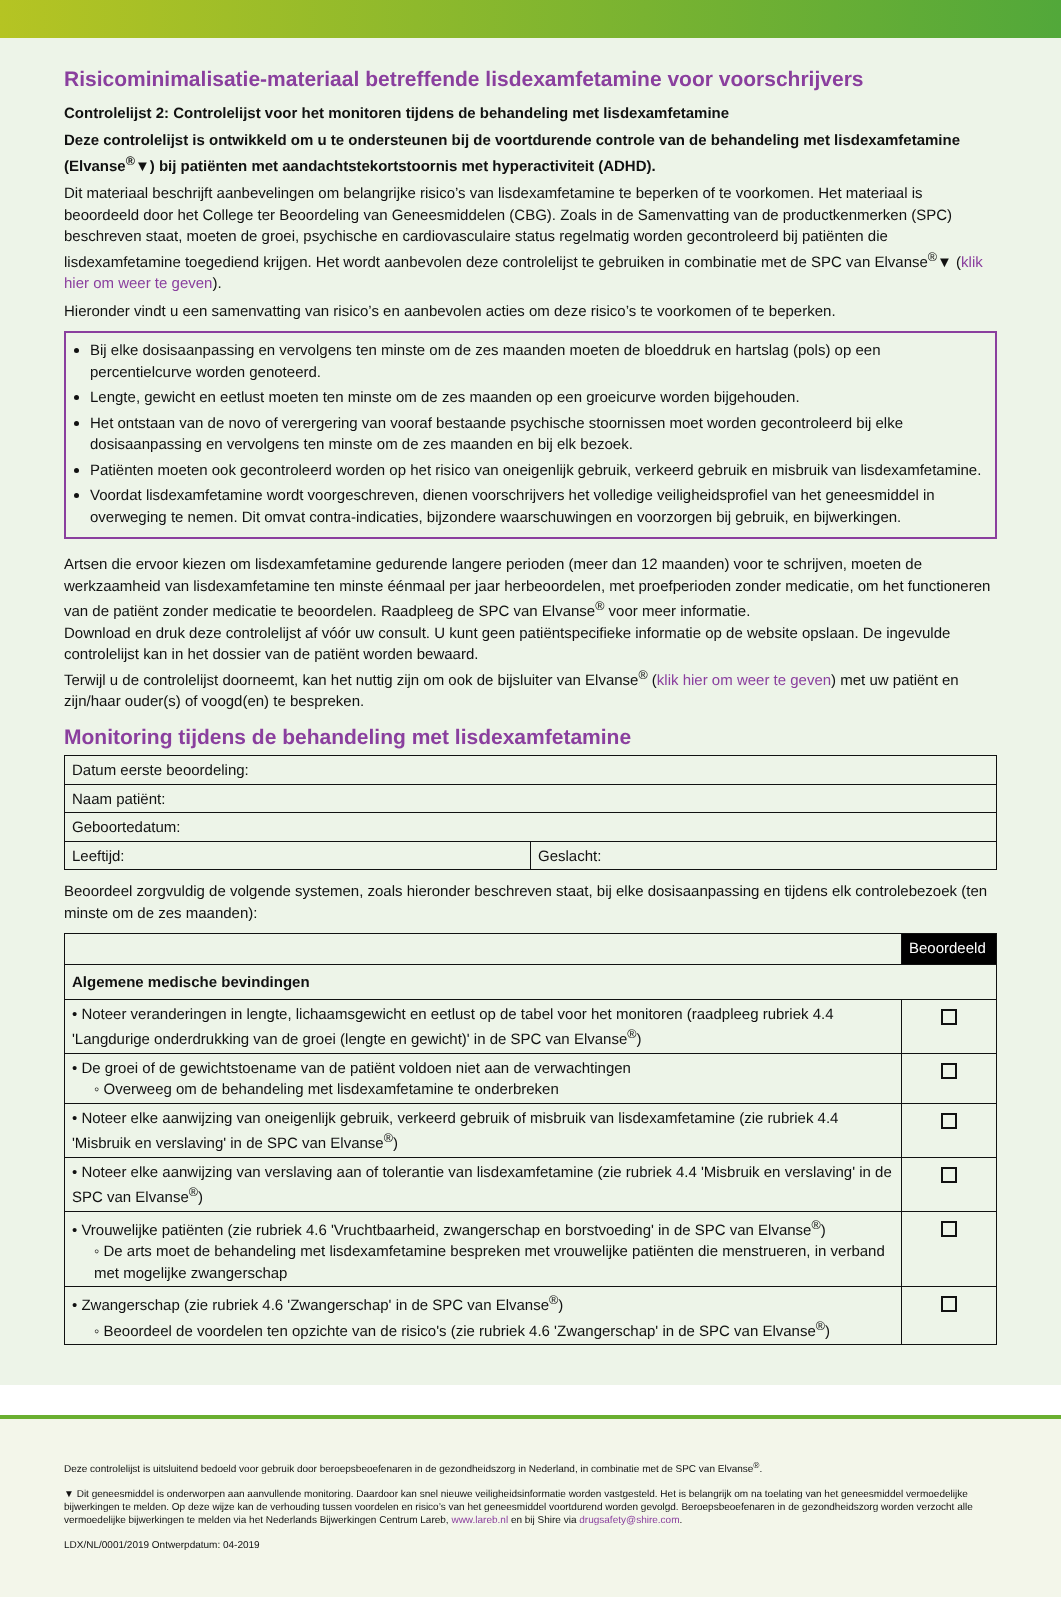Risicominimalisatie-materiaal betreffende lisdexamfetamine voor voorschrijvers
Controlelijst 2: Controlelijst voor het monitoren tijdens de behandeling met lisdexamfetamine
Deze controlelijst is ontwikkeld om u te ondersteunen bij de voortdurende controle van de behandeling met lisdexamfetamine (Elvanse<sup>®</sup>▼) bij patiënten met aandachtstekortstoornis met hyperactiviteit (ADHD).
Dit materiaal beschrijft aanbevelingen om belangrijke risico’s van lisdexamfetamine te beperken of te voorkomen. Het materiaal is beoordeeld door het College ter Beoordeling van Geneesmiddelen (CBG). Zoals in de Samenvatting van de productkenmerken (SPC) beschreven staat, moeten de groei, psychische en cardiovasculaire status regelmatig worden gecontroleerd bij patiënten die lisdexamfetamine toegediend krijgen. Het wordt aanbevolen deze controlelijst te gebruiken in combinatie met de SPC van Elvanse<sup>®</sup>▼ (klik hier om weer te geven).
Hieronder vindt u een samenvatting van risico’s en aanbevolen acties om deze risico’s te voorkomen of te beperken.
Bij elke dosisaanpassing en vervolgens ten minste om de zes maanden moeten de bloeddruk en hartslag (pols) op een percentielcurve worden genoteerd.
Lengte, gewicht en eetlust moeten ten minste om de zes maanden op een groeicurve worden bijgehouden.
Het ontstaan van de novo of verergering van vooraf bestaande psychische stoornissen moet worden gecontroleerd bij elke dosisaanpassing en vervolgens ten minste om de zes maanden en bij elk bezoek.
Patiënten moeten ook gecontroleerd worden op het risico van oneigenlijk gebruik, verkeerd gebruik en misbruik van lisdexamfetamine.
Voordat lisdexamfetamine wordt voorgeschreven, dienen voorschrijvers het volledige veiligheidsprofiel van het geneesmiddel in overweging te nemen. Dit omvat contra-indicaties, bijzondere waarschuwingen en voorzorgen bij gebruik, en bijwerkingen.
Artsen die ervoor kiezen om lisdexamfetamine gedurende langere perioden (meer dan 12 maanden) voor te schrijven, moeten de werkzaamheid van lisdexamfetamine ten minste éénmaal per jaar herbeoordelen, met proefperioden zonder medicatie, om het functioneren van de patiënt zonder medicatie te beoordelen. Raadpleeg de SPC van Elvanse<sup>®</sup> voor meer informatie.
Download en druk deze controlelijst af vóór uw consult. U kunt geen patiëntspecifieke informatie op de website opslaan. De ingevulde controlelijst kan in het dossier van de patiënt worden bewaard.
Terwijl u de controlelijst doorneemt, kan het nuttig zijn om ook de bijsluiter van Elvanse<sup>®</sup> (klik hier om weer te geven) met uw patiënt en zijn/haar ouder(s) of voogd(en) te bespreken.
Monitoring tijdens de behandeling met lisdexamfetamine
| Datum eerste beoordeling: | |
| Naam patiënt: | |
| Geboortedatum: | |
| Leeftijd: | Geslacht: |
Beoordeel zorgvuldig de volgende systemen, zoals hieronder beschreven staat, bij elke dosisaanpassing en tijdens elk controlebezoek (ten minste om de zes maanden):
| | Beoordeeld |
| Algemene medische bevindingen | |
| • Noteer veranderingen in lengte, lichaamsgewicht en eetlust op de tabel voor het monitoren (raadpleeg rubriek 4.4 'Langdurige onderdrukking van de groei (lengte en gewicht)' in de SPC van Elvanse<sup>®</sup>) | |
| • De groei of de gewichtstoename van de patiënt voldoen niet aan de verwachtingen ◦ Overweeg om de behandeling met lisdexamfetamine te onderbreken | |
| • Noteer elke aanwijzing van oneigenlijk gebruik, verkeerd gebruik of misbruik van lisdexamfetamine (zie rubriek 4.4 'Misbruik en verslaving' in de SPC van Elvanse<sup>®</sup>) | |
| • Noteer elke aanwijzing van verslaving aan of tolerantie van lisdexamfetamine (zie rubriek 4.4 'Misbruik en verslaving' in de SPC van Elvanse<sup>®</sup>) | |
| • Vrouwelijke patiënten (zie rubriek 4.6 'Vruchtbaarheid, zwangerschap en borstvoeding' in de SPC van Elvanse<sup>®</sup>) ◦ De arts moet de behandeling met lisdexamfetamine bespreken met vrouwelijke patiënten die menstrueren, in verband met mogelijke zwangerschap | |
| • Zwangerschap (zie rubriek 4.6 'Zwangerschap' in de SPC van Elvanse<sup>®</sup>) ◦ Beoordeel de voordelen ten opzichte van de risico's (zie rubriek 4.6 'Zwangerschap' in de SPC van Elvanse<sup>®</sup>) | |
Deze controlelijst is uitsluitend bedoeld voor gebruik door beroepsbeoefenaren in de gezondheidszorg in Nederland, in combinatie met de SPC van Elvanse<sup>®</sup>.
▼ Dit geneesmiddel is onderworpen aan aanvullende monitoring. Daardoor kan snel nieuwe veiligheidsinformatie worden vastgesteld. Het is belangrijk om na toelating van het geneesmiddel vermoedelijke bijwerkingen te melden. Op deze wijze kan de verhouding tussen voordelen en risico’s van het geneesmiddel voortdurend worden gevolgd. Beroepsbeoefenaren in de gezondheidszorg worden verzocht alle vermoedelijke bijwerkingen te melden via het Nederlands Bijwerkingen Centrum Lareb, www.lareb.nl en bij Shire via drugsafety@shire.com.
LDX/NL/0001/2019 Ontwerpdatum: 04-2019